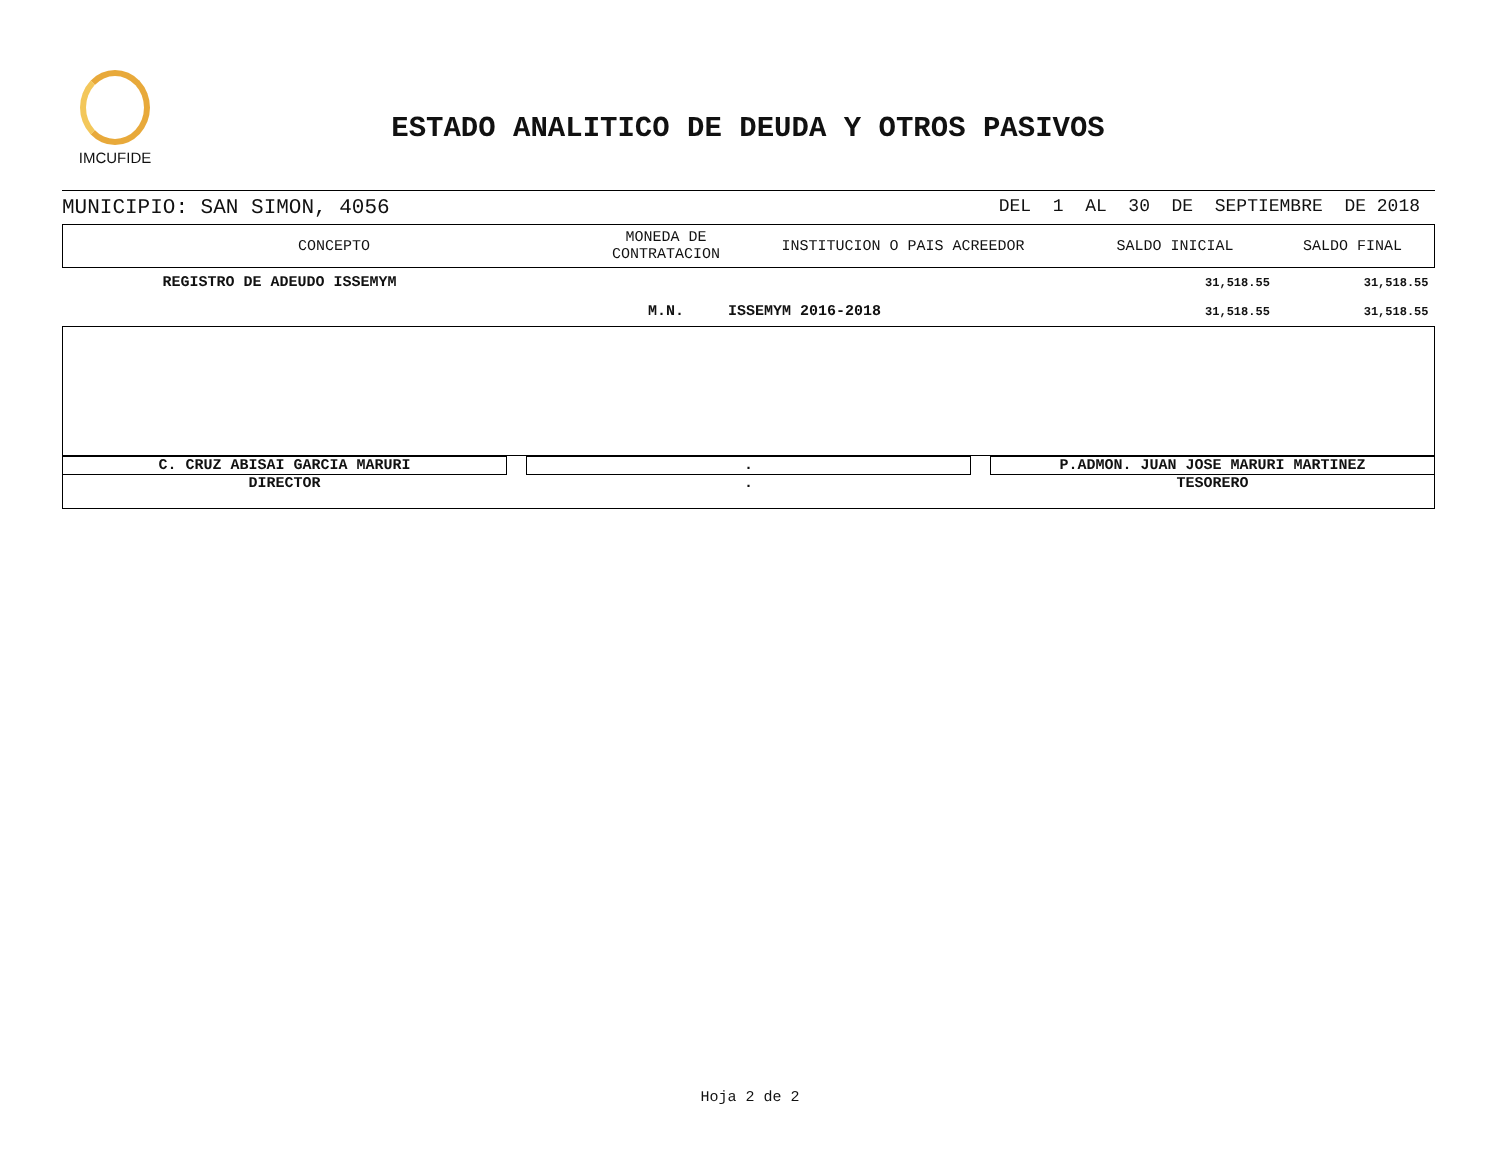IMCUFIDE
ESTADO ANALITICO DE DEUDA Y OTROS PASIVOS
MUNICIPIO: SAN SIMON, 4056 DEL 1 AL 30 DE SEPTIEMBRE DE 2018
| CONCEPTO | MONEDA DE CONTRATACION | INSTITUCION O PAIS ACREEDOR | SALDO INICIAL | SALDO FINAL |
| --- | --- | --- | --- | --- |
| REGISTRO DE ADEUDO ISSEMYM | | | 31,518.55 | 31,518.55 |
| | M.N. | ISSEMYM 2016-2018 | 31,518.55 | 31,518.55 |
C. CRUZ ABISAI GARCIA MARURI . P.ADMON. JUAN JOSE MARURI MARTINEZ
DIRECTOR . TESORERO
Hoja 2 de 2